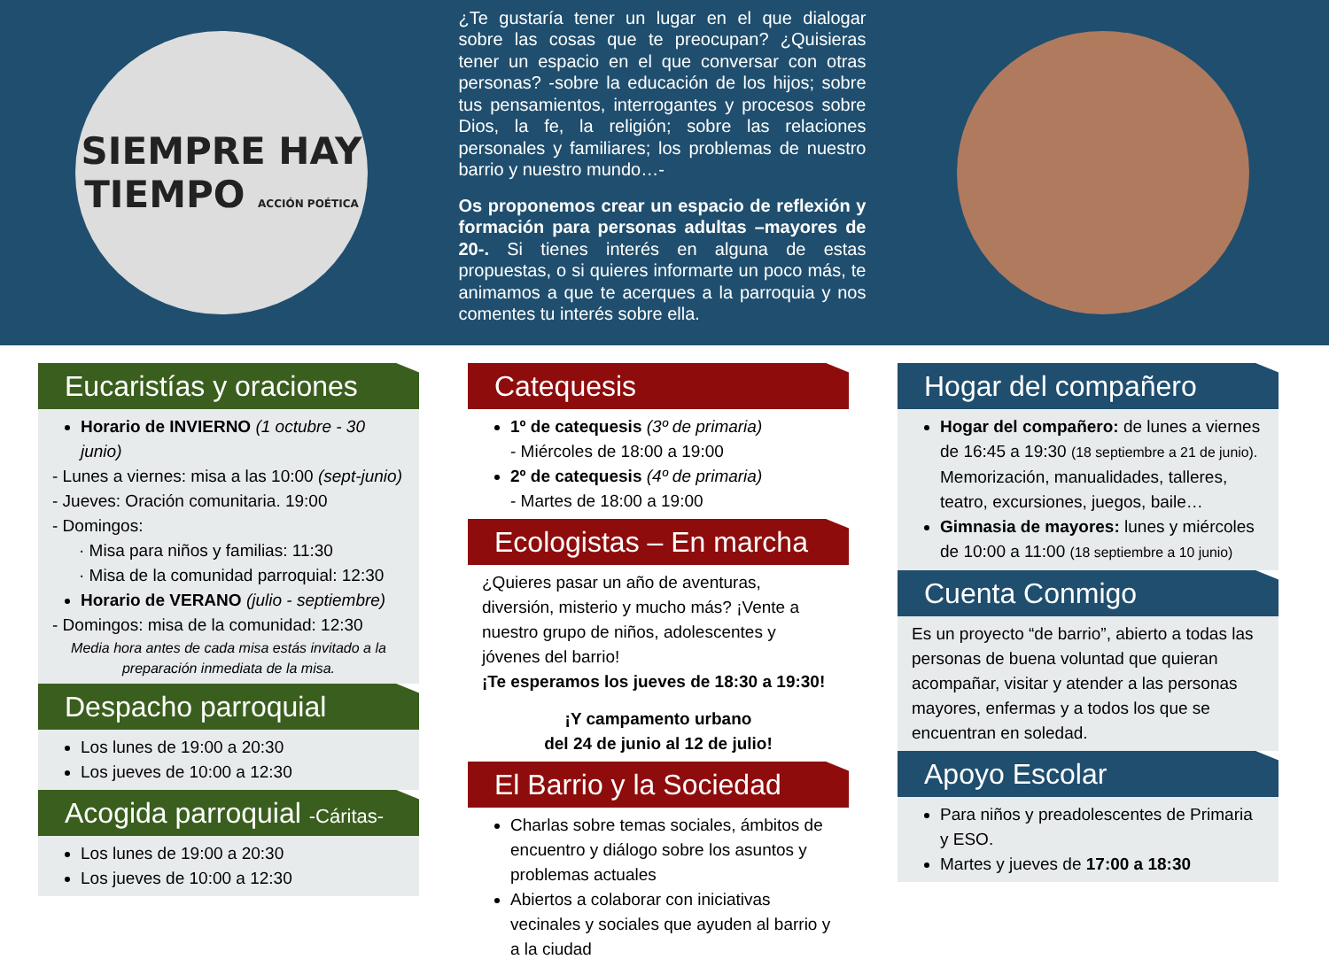SIEMPRE HAY
TIEMPO ACCIÓN POÉTICA
¿Te gustaría tener un lugar en el que dialogar sobre las cosas que te preocupan? ¿Quisieras tener un espacio en el que conversar con otras personas? -sobre la educación de los hijos; sobre tus pensamientos, interrogantes y procesos sobre Dios, la fe, la religión; sobre las relaciones personales y familiares; los problemas de nuestro barrio y nuestro mundo…-
Os proponemos crear un espacio de reflexión y formación para personas adultas –mayores de 20-. Si tienes interés en alguna de estas propuestas, o si quieres informarte un poco más, te animamos a que te acerques a la parroquia y nos comentes tu interés sobre ella.
Eucaristías y oraciones
Horario de INVIERNO (1 octubre - 30 junio)
- Lunes a viernes: misa a las 10:00 (sept-junio)
- Jueves: Oración comunitaria. 19:00
- Domingos:
· Misa para niños y familias: 11:30
· Misa de la comunidad parroquial: 12:30
Horario de VERANO (julio - septiembre)
- Domingos: misa de la comunidad: 12:30
Media hora antes de cada misa estás invitado a la preparación inmediata de la misa.
Despacho parroquial
Los lunes de 19:00 a 20:30
Los jueves de 10:00 a 12:30
Acogida parroquial -Cáritas-
Los lunes de 19:00 a 20:30
Los jueves de 10:00 a 12:30
Catequesis
1º de catequesis (3º de primaria)
- Miércoles de 18:00 a 19:00
2º de catequesis (4º de primaria)
- Martes de 18:00 a 19:00
Ecologistas – En marcha
¿Quieres pasar un año de aventuras, diversión, misterio y mucho más? ¡Vente a nuestro grupo de niños, adolescentes y jóvenes del barrio!
¡Te esperamos los jueves de 18:30 a 19:30!
¡Y campamento urbano
del 24 de junio al 12 de julio!
El Barrio y la Sociedad
Charlas sobre temas sociales, ámbitos de encuentro y diálogo sobre los asuntos y problemas actuales
Abiertos a colaborar con iniciativas vecinales y sociales que ayuden al barrio y a la ciudad
Hogar del compañero
Hogar del compañero: de lunes a viernes de 16:45 a 19:30 (18 septiembre a 21 de junio). Memorización, manualidades, talleres, teatro, excursiones, juegos, baile…
Gimnasia de mayores: lunes y miércoles de 10:00 a 11:00 (18 septiembre a 10 junio)
Cuenta Conmigo
Es un proyecto “de barrio”, abierto a todas las personas de buena voluntad que quieran acompañar, visitar y atender a las personas mayores, enfermas y a todos los que se encuentran en soledad.
Apoyo Escolar
Para niños y preadolescentes de Primaria y ESO.
Martes y jueves de 17:00 a 18:30